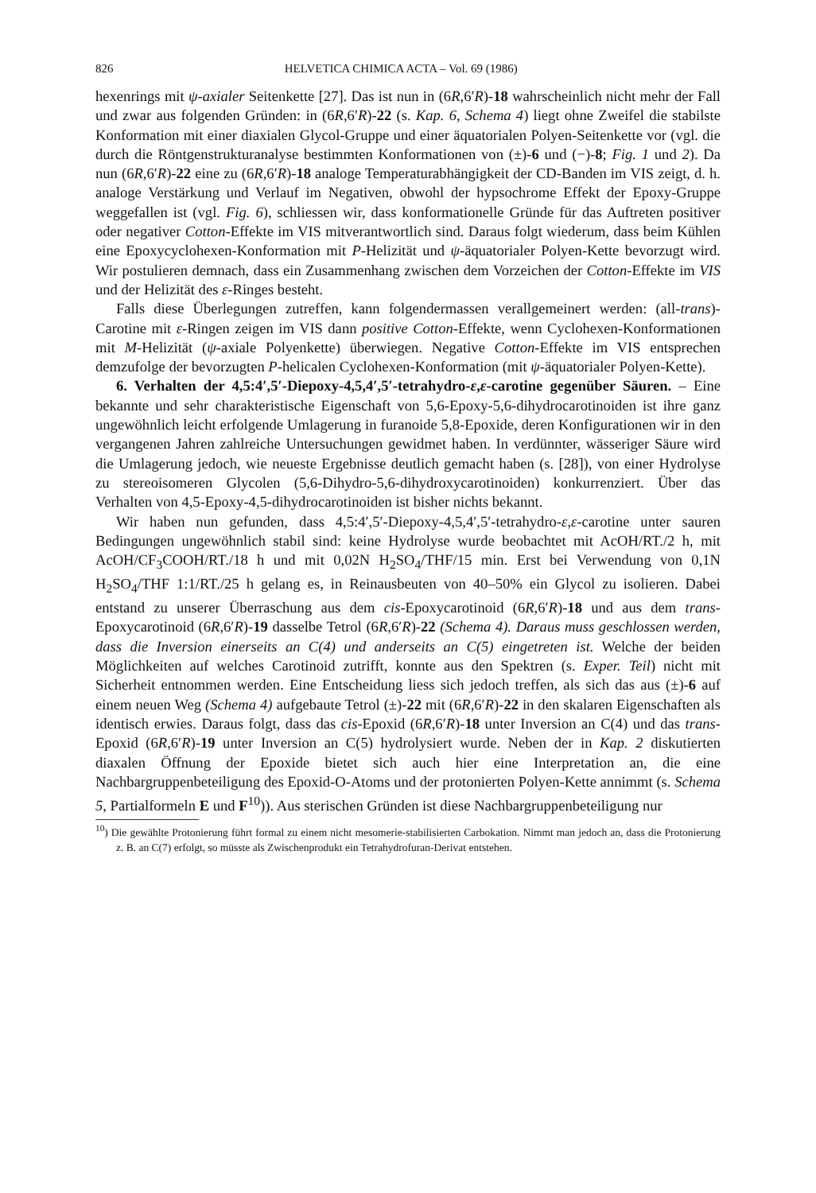826 HELVETICA CHIMICA ACTA – Vol. 69 (1986)
hexenrings mit ψ-axialer Seitenkette [27]. Das ist nun in (6R,6′R)-18 wahrscheinlich nicht mehr der Fall und zwar aus folgenden Gründen: in (6R,6′R)-22 (s. Kap. 6, Schema 4) liegt ohne Zweifel die stabilste Konformation mit einer diaxialen Glycol-Gruppe und einer äquatorialen Polyen-Seitenkette vor (vgl. die durch die Röntgenstrukturanalyse bestimmten Konformationen von (±)-6 und (−)-8; Fig. 1 und 2). Da nun (6R,6′R)-22 eine zu (6R,6′R)-18 analoge Temperaturabhängigkeit der CD-Banden im VIS zeigt, d. h. analoge Verstärkung und Verlauf im Negativen, obwohl der hypsochrome Effekt der Epoxy-Gruppe weggefallen ist (vgl. Fig. 6), schliessen wir, dass konformationelle Gründe für das Auftreten positiver oder negativer Cotton-Effekte im VIS mitverantwortlich sind. Daraus folgt wiederum, dass beim Kühlen eine Epoxycyclohexen-Konformation mit P-Helizität und ψ-äquatorialer Polyen-Kette bevorzugt wird. Wir postulieren demnach, dass ein Zusammenhang zwischen dem Vorzeichen der Cotton-Effekte im VIS und der Helizität des ε-Ringes besteht.
Falls diese Überlegungen zutreffen, kann folgendermassen verallgemeinert werden: (all-trans)-Carotine mit ε-Ringen zeigen im VIS dann positive Cotton-Effekte, wenn Cyclohexen-Konformationen mit M-Helizität (ψ-axiale Polyenkette) überwiegen. Negative Cotton-Effekte im VIS entsprechen demzufolge der bevorzugten P-helicalen Cyclohexen-Konformation (mit ψ-äquatorialer Polyen-Kette).
6. Verhalten der 4,5:4′,5′-Diepoxy-4,5,4′,5′-tetrahydro-ε,ε-carotine gegenüber Säuren. – Eine bekannte und sehr charakteristische Eigenschaft von 5,6-Epoxy-5,6-dihydrocarotinoiden ist ihre ganz ungewöhnlich leicht erfolgende Umlagerung in furanoide 5,8-Epoxide, deren Konfigurationen wir in den vergangenen Jahren zahlreiche Untersuchungen gewidmet haben. In verdünnter, wässeriger Säure wird die Umlagerung jedoch, wie neueste Ergebnisse deutlich gemacht haben (s. [28]), von einer Hydrolyse zu stereoisomeren Glycolen (5,6-Dihydro-5,6-dihydroxycarotinoiden) konkurrenziert. Über das Verhalten von 4,5-Epoxy-4,5-dihydrocarotinoiden ist bisher nichts bekannt.
Wir haben nun gefunden, dass 4,5:4′,5′-Diepoxy-4,5,4′,5′-tetrahydro-ε,ε-carotine unter sauren Bedingungen ungewöhnlich stabil sind: keine Hydrolyse wurde beobachtet mit AcOH/RT./2 h, mit AcOH/CF<sub>3</sub>COOH/RT./18 h und mit 0,02N H<sub>2</sub>SO<sub>4</sub>/THF/15 min. Erst bei Verwendung von 0,1N H<sub>2</sub>SO<sub>4</sub>/THF 1:1/RT./25 h gelang es, in Reinausbeuten von 40–50% ein Glycol zu isolieren. Dabei entstand zu unserer Überraschung aus dem cis-Epoxycarotinoid (6R,6′R)-18 und aus dem trans-Epoxycarotinoid (6R,6′R)-19 dasselbe Tetrol (6R,6′R)-22 (Schema 4). Daraus muss geschlossen werden, dass die Inversion einerseits an C(4) und anderseits an C(5) eingetreten ist. Welche der beiden Möglichkeiten auf welches Carotinoid zutrifft, konnte aus den Spektren (s. Exper. Teil) nicht mit Sicherheit entnommen werden. Eine Entscheidung liess sich jedoch treffen, als sich das aus (±)-6 auf einem neuen Weg (Schema 4) aufgebaute Tetrol (±)-22 mit (6R,6′R)-22 in den skalaren Eigenschaften als identisch erwies. Daraus folgt, dass das cis-Epoxid (6R,6′R)-18 unter Inversion an C(4) und das trans-Epoxid (6R,6′R)-19 unter Inversion an C(5) hydrolysiert wurde. Neben der in Kap. 2 diskutierten diaxalen Öffnung der Epoxide bietet sich auch hier eine Interpretation an, die eine Nachbargruppenbeteiligung des Epoxid-O-Atoms und der protonierten Polyen-Kette annimmt (s. Schema 5, Partialformeln E und F<sup>10</sup>)). Aus sterischen Gründen ist diese Nachbargruppenbeteiligung nur
<sup>10</sup>) Die gewählte Protonierung führt formal zu einem nicht mesomerie-stabilisierten Carbokation. Nimmt man jedoch an, dass die Protonierung z. B. an C(7) erfolgt, so müsste als Zwischenprodukt ein Tetrahydrofuran-Derivat entstehen.